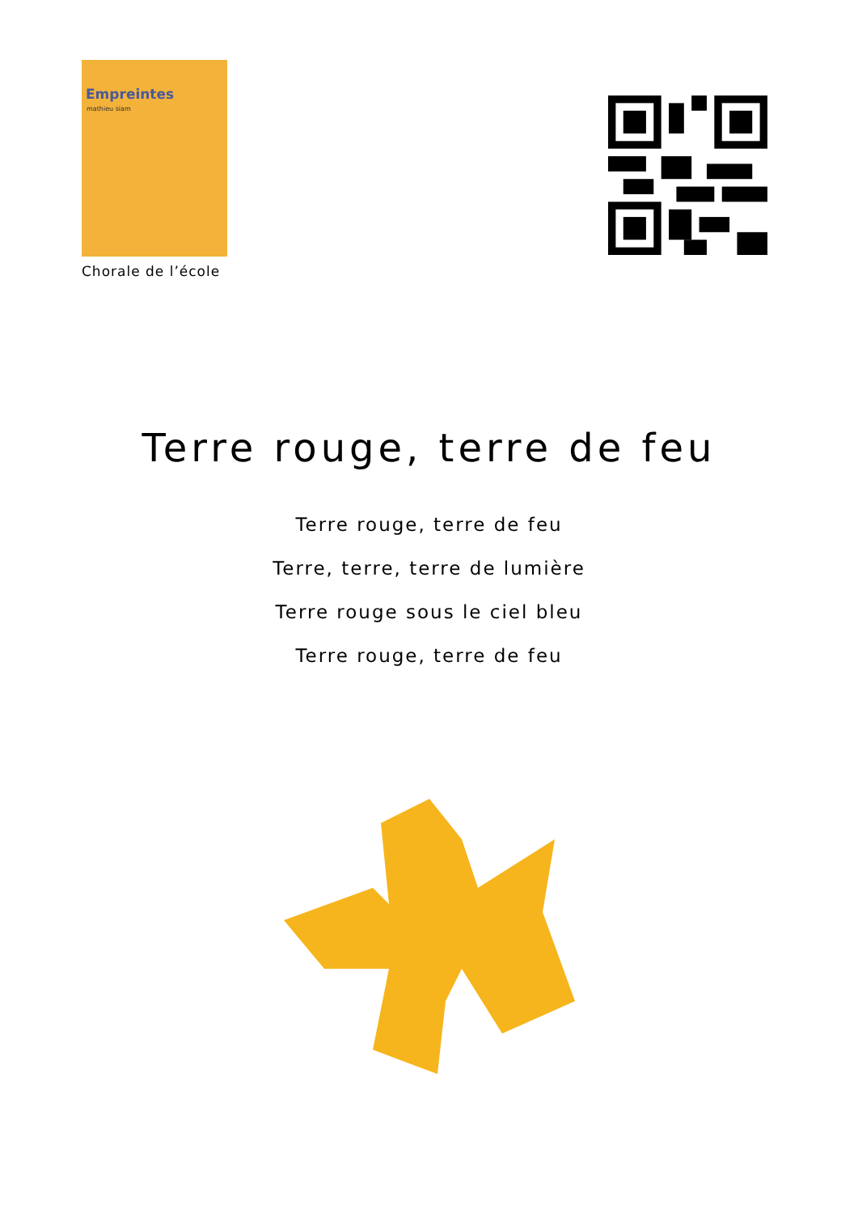Empreintes
mathieu siam
Chorale de l’école
Terre rouge, terre de feu
Terre rouge, terre de feu
Terre, terre, terre de lumière
Terre rouge sous le ciel bleu
Terre rouge, terre de feu